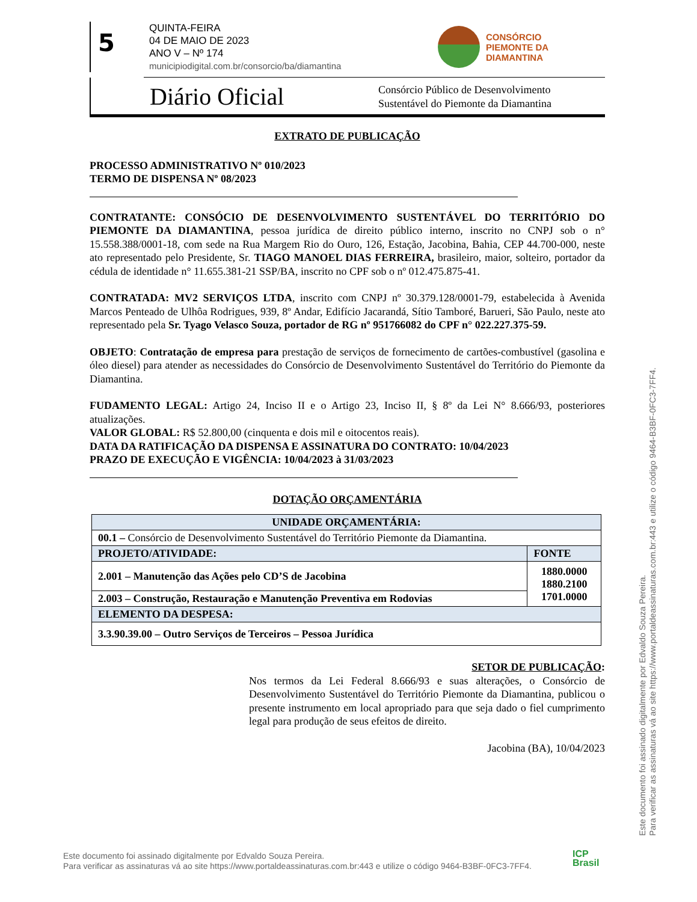5
QUINTA-FEIRA
04 DE MAIO DE 2023
ANO V – Nº 174
municipiodigital.com.br/consorcio/ba/diamantina
CONSÓRCIO
PIEMONTE DA
DIAMANTINA
Diário Oficial
Consórcio Público de Desenvolvimento
Sustentável do Piemonte da Diamantina
EXTRATO DE PUBLICAÇÃO
PROCESSO ADMINISTRATIVO Nº 010/2023
TERMO DE DISPENSA Nº 08/2023
CONTRATANTE: CONSÓCIO DE DESENVOLVIMENTO SUSTENTÁVEL DO TERRITÓRIO DO PIEMONTE DA DIAMANTINA, pessoa jurídica de direito público interno, inscrito no CNPJ sob o n° 15.558.388/0001-18, com sede na Rua Margem Rio do Ouro, 126, Estação, Jacobina, Bahia, CEP 44.700-000, neste ato representado pelo Presidente, Sr. TIAGO MANOEL DIAS FERREIRA, brasileiro, maior, solteiro, portador da cédula de identidade n° 11.655.381-21 SSP/BA, inscrito no CPF sob o nº 012.475.875-41.
CONTRATADA: MV2 SERVIÇOS LTDA, inscrito com CNPJ nº 30.379.128/0001-79, estabelecida à Avenida Marcos Penteado de Ulhôa Rodrigues, 939, 8º Andar, Edifício Jacarandá, Sítio Tamboré, Barueri, São Paulo, neste ato representado pela Sr. Tyago Velasco Souza, portador de RG nº 951766082 do CPF n° 022.227.375-59.
OBJETO: Contratação de empresa para prestação de serviços de fornecimento de cartões-combustível (gasolina e óleo diesel) para atender as necessidades do Consórcio de Desenvolvimento Sustentável do Território do Piemonte da Diamantina.
FUDAMENTO LEGAL: Artigo 24, Inciso II e o Artigo 23, Inciso II, § 8º da Lei N° 8.666/93, posteriores atualizações.
VALOR GLOBAL: R$ 52.800,00 (cinquenta e dois mil e oitocentos reais).
DATA DA RATIFICAÇÃO DA DISPENSA E ASSINATURA DO CONTRATO: 10/04/2023
PRAZO DE EXECUÇÃO E VIGÊNCIA: 10/04/2023 à 31/03/2023
DOTAÇÃO ORÇAMENTÁRIA
| UNIDADE ORÇAMENTÁRIA: | |
| 00.1 – Consórcio de Desenvolvimento Sustentável do Território Piemonte da Diamantina. | |
| PROJETO/ATIVIDADE: | FONTE |
| 2.001 – Manutenção das Ações pelo CD’S de Jacobina | 1880.0000 1880.2100 1701.0000 |
| 2.003 – Construção, Restauração e Manutenção Preventiva em Rodovias | |
| ELEMENTO DA DESPESA: | |
| 3.3.90.39.00 – Outro Serviços de Terceiros – Pessoa Jurídica | |
SETOR DE PUBLICAÇÃO:
Nos termos da Lei Federal 8.666/93 e suas alterações, o Consórcio de Desenvolvimento Sustentável do Território Piemonte da Diamantina, publicou o presente instrumento em local apropriado para que seja dado o fiel cumprimento legal para produção de seus efeitos de direito.
Jacobina (BA), 10/04/2023
Este documento foi assinado digitalmente por Edvaldo Souza Pereira.
Para verificar as assinaturas vá ao site https://www.portaldeassinaturas.com.br:443 e utilize o código 9464-B3BF-0FC3-7FF4.
Este documento foi assinado digitalmente por Edvaldo Souza Pereira.
Para verificar as assinaturas vá ao site https://www.portaldeassinaturas.com.br:443 e utilize o código 9464-B3BF-0FC3-7FF4.
ICP
Brasil